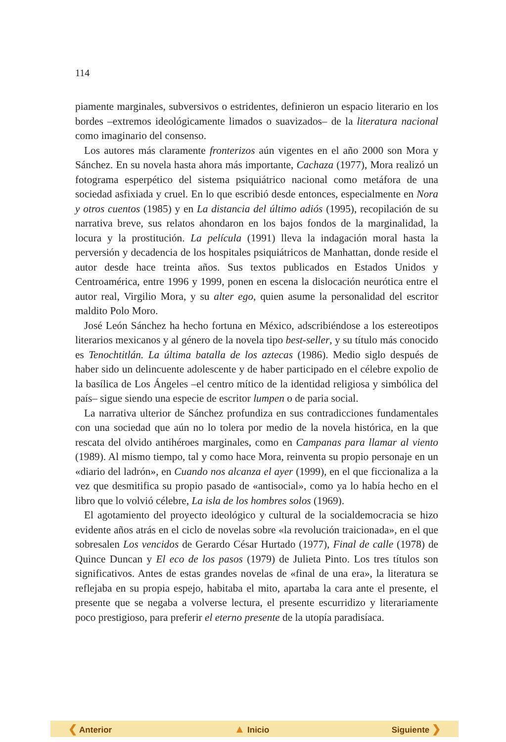114
piamente marginales, subversivos o estridentes, definieron un espacio literario en los bordes –extremos ideológicamente limados o suavizados– de la literatura nacional como imaginario del consenso.
Los autores más claramente fronterizos aún vigentes en el año 2000 son Mora y Sánchez. En su novela hasta ahora más importante, Cachaza (1977), Mora realizó un fotograma esperpético del sistema psiquiátrico nacional como metáfora de una sociedad asfixiada y cruel. En lo que escribió desde entonces, especialmente en Nora y otros cuentos (1985) y en La distancia del último adiós (1995), recopilación de su narrativa breve, sus relatos ahondaron en los bajos fondos de la marginalidad, la locura y la prostitución. La película (1991) lleva la indagación moral hasta la perversión y decadencia de los hospitales psiquiátricos de Manhattan, donde reside el autor desde hace treinta años. Sus textos publicados en Estados Unidos y Centroamérica, entre 1996 y 1999, ponen en escena la dislocación neurótica entre el autor real, Virgilio Mora, y su alter ego, quien asume la personalidad del escritor maldito Polo Moro.
José León Sánchez ha hecho fortuna en México, adscribiéndose a los estereotipos literarios mexicanos y al género de la novela tipo best-seller, y su título más conocido es Tenochtitlán. La última batalla de los aztecas (1986). Medio siglo después de haber sido un delincuente adolescente y de haber participado en el célebre expolio de la basílica de Los Ángeles –el centro mítico de la identidad religiosa y simbólica del país– sigue siendo una especie de escritor lumpen o de paria social.
La narrativa ulterior de Sánchez profundiza en sus contradicciones fundamentales con una sociedad que aún no lo tolera por medio de la novela histórica, en la que rescata del olvido antihéroes marginales, como en Campanas para llamar al viento (1989). Al mismo tiempo, tal y como hace Mora, reinventa su propio personaje en un «diario del ladrón», en Cuando nos alcanza el ayer (1999), en el que ficcionaliza a la vez que desmitifica su propio pasado de «antisocial», como ya lo había hecho en el libro que lo volvió célebre, La isla de los hombres solos (1969).
El agotamiento del proyecto ideológico y cultural de la socialdemocracia se hizo evidente años atrás en el ciclo de novelas sobre «la revolución traicionada», en el que sobresalen Los vencidos de Gerardo César Hurtado (1977), Final de calle (1978) de Quince Duncan y El eco de los pasos (1979) de Julieta Pinto. Los tres títulos son significativos. Antes de estas grandes novelas de «final de una era», la literatura se reflejaba en su propia espejo, habitaba el mito, apartaba la cara ante el presente, el presente que se negaba a volverse lectura, el presente escurridizo y literariamente poco prestigioso, para preferir el eterno presente de la utopía paradisíaca.
❮ Anterior ▲ Inicio Siguiente ❯